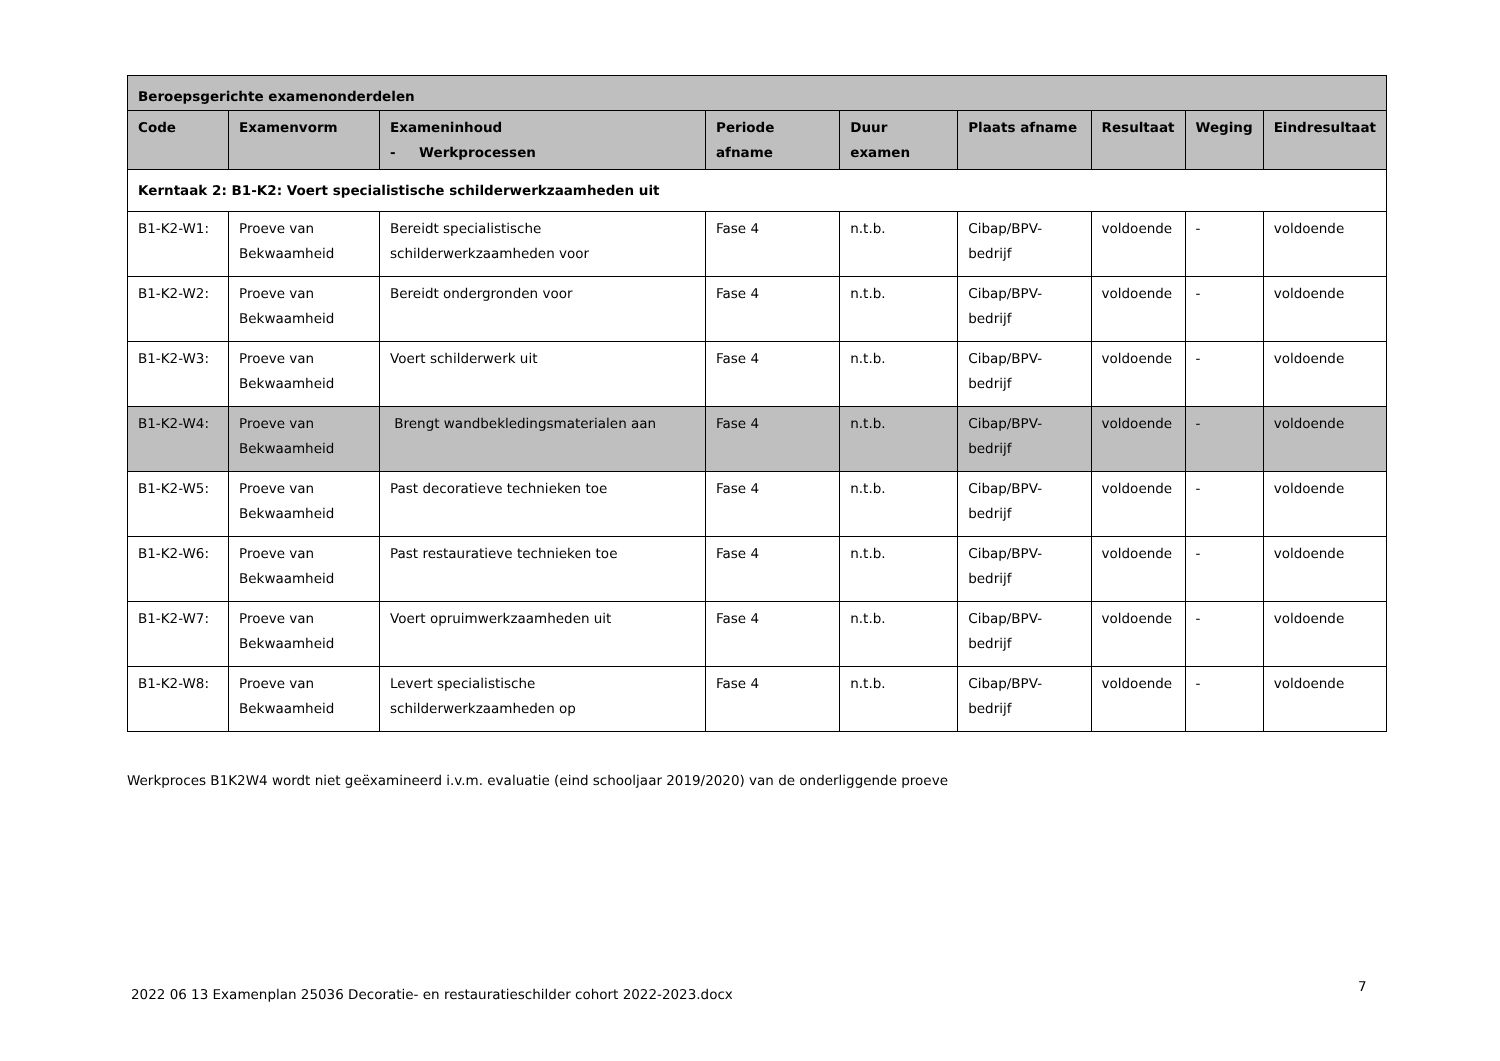| Beroepsgerichte examenonderdelen | | | | | | | | |
| --- | --- | --- | --- | --- | --- | --- | --- | --- |
| Code | Examenvorm | Exameninhoud - Werkprocessen | Periode afname | Duur examen | Plaats afname | Resultaat | Weging | Eindresultaat |
| Kerntaak 2: B1-K2: Voert specialistische schilderwerkzaamheden uit | | | | | | | | |
| B1-K2-W1: | Proeve van Bekwaamheid | Bereidt specialistische schilderwerkzaamheden voor | Fase 4 | n.t.b. | Cibap/BPV-bedrijf | voldoende | - | voldoende |
| B1-K2-W2: | Proeve van Bekwaamheid | Bereidt ondergronden voor | Fase 4 | n.t.b. | Cibap/BPV-bedrijf | voldoende | - | voldoende |
| B1-K2-W3: | Proeve van Bekwaamheid | Voert schilderwerk uit | Fase 4 | n.t.b. | Cibap/BPV-bedrijf | voldoende | - | voldoende |
| B1-K2-W4: | Proeve van Bekwaamheid | Brengt wandbekledingsmaterialen aan | Fase 4 | n.t.b. | Cibap/BPV-bedrijf | voldoende | - | voldoende |
| B1-K2-W5: | Proeve van Bekwaamheid | Past decoratieve technieken toe | Fase 4 | n.t.b. | Cibap/BPV-bedrijf | voldoende | - | voldoende |
| B1-K2-W6: | Proeve van Bekwaamheid | Past restauratieve technieken toe | Fase 4 | n.t.b. | Cibap/BPV-bedrijf | voldoende | - | voldoende |
| B1-K2-W7: | Proeve van Bekwaamheid | Voert opruimwerkzaamheden uit | Fase 4 | n.t.b. | Cibap/BPV-bedrijf | voldoende | - | voldoende |
| B1-K2-W8: | Proeve van Bekwaamheid | Levert specialistische schilderwerkzaamheden op | Fase 4 | n.t.b. | Cibap/BPV-bedrijf | voldoende | - | voldoende |
Werkproces B1K2W4 wordt niet geëxamineerd i.v.m. evaluatie (eind schooljaar 2019/2020) van de onderliggende proeve
2022 06 13 Examenplan 25036 Decoratie- en restauratieschilder cohort 2022-2023.docx
7